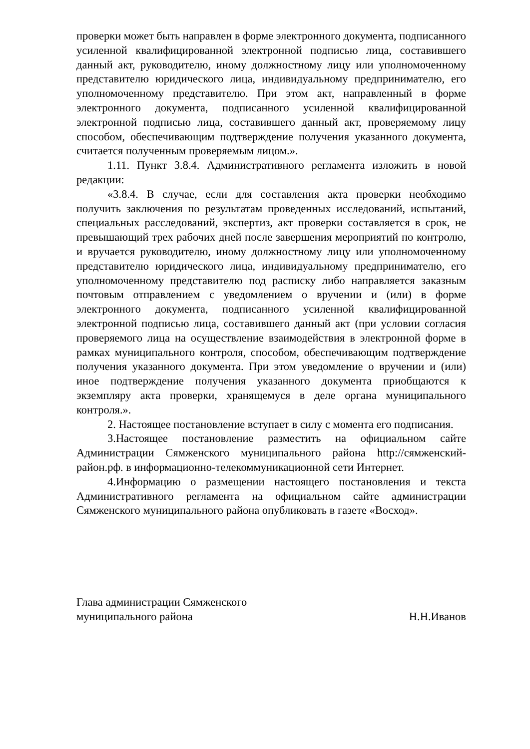проверки может быть направлен в форме электронного документа, подписанного усиленной квалифицированной электронной подписью лица, составившего данный акт, руководителю, иному должностному лицу или уполномоченному представителю юридического лица, индивидуальному предпринимателю, его уполномоченному представителю. При этом акт, направленный в форме электронного документа, подписанного усиленной квалифицированной электронной подписью лица, составившего данный акт, проверяемому лицу способом, обеспечивающим подтверждение получения указанного документа, считается полученным проверяемым лицом.».
1.11. Пункт 3.8.4. Административного регламента изложить в новой редакции:
«3.8.4. В случае, если для составления акта проверки необходимо получить заключения по результатам проведенных исследований, испытаний, специальных расследований, экспертиз, акт проверки составляется в срок, не превышающий трех рабочих дней после завершения мероприятий по контролю, и вручается руководителю, иному должностному лицу или уполномоченному представителю юридического лица, индивидуальному предпринимателю, его уполномоченному представителю под расписку либо направляется заказным почтовым отправлением с уведомлением о вручении и (или) в форме электронного документа, подписанного усиленной квалифицированной электронной подписью лица, составившего данный акт (при условии согласия проверяемого лица на осуществление взаимодействия в электронной форме в рамках муниципального контроля, способом, обеспечивающим подтверждение получения указанного документа. При этом уведомление о вручении и (или) иное подтверждение получения указанного документа приобщаются к экземпляру акта проверки, хранящемуся в деле органа муниципального контроля.».
2. Настоящее постановление вступает в силу с момента его подписания.
3.Настоящее постановление разместить на официальном сайте Администрации Сямженского муниципального района http://сямженский-район.рф. в информационно-телекоммуникационной сети Интернет.
4.Информацию о размещении настоящего постановления и текста Административного регламента на официальном сайте администрации Сямженского муниципального района опубликовать в газете «Восход».
Глава администрации Сямженского
муниципального района Н.Н.Иванов